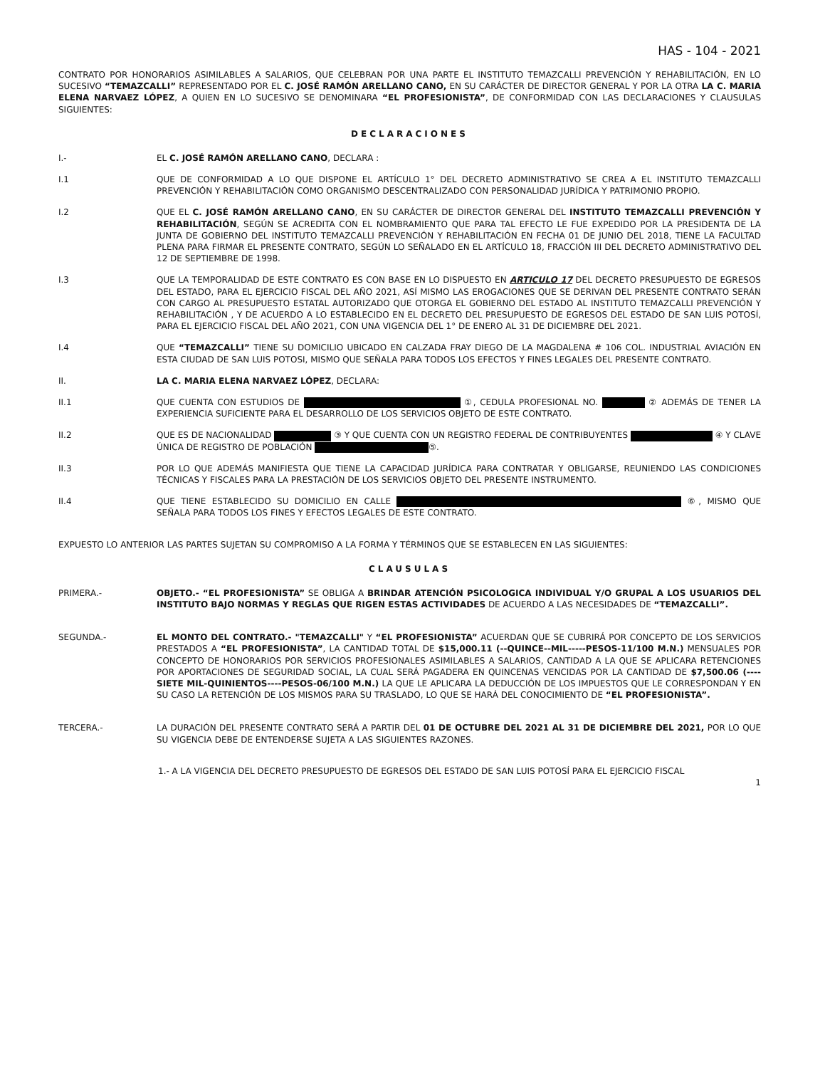HAS - 104 - 2021
CONTRATO POR HONORARIOS ASIMILABLES A SALARIOS, QUE CELEBRAN POR UNA PARTE EL INSTITUTO TEMAZCALLI PREVENCIÓN Y REHABILITACIÓN, EN LO SUCESIVO “TEMAZCALLI” REPRESENTADO POR EL C. JOSÉ RAMÓN ARELLANO CANO, EN SU CARÁCTER DE DIRECTOR GENERAL Y POR LA OTRA LA C. MARIA ELENA NARVAEZ LÓPEZ, A QUIEN EN LO SUCESIVO SE DENOMINARA “EL PROFESIONISTA”, DE CONFORMIDAD CON LAS DECLARACIONES Y CLAUSULAS SIGUIENTES:
DECLARACIONES
I.- EL C. JOSÉ RAMÓN ARELLANO CANO, DECLARA :
I.1 QUE DE CONFORMIDAD A LO QUE DISPONE EL ARTÍCULO 1° DEL DECRETO ADMINISTRATIVO SE CREA A EL INSTITUTO TEMAZCALLI PREVENCIÓN Y REHABILITACIÓN COMO ORGANISMO DESCENTRALIZADO CON PERSONALIDAD JURÍDICA Y PATRIMONIO PROPIO.
I.2 QUE EL C. JOSÉ RAMÓN ARELLANO CANO, EN SU CARÁCTER DE DIRECTOR GENERAL DEL INSTITUTO TEMAZCALLI PREVENCIÓN Y REHABILITACIÓN, SEGÚN SE ACREDITA CON EL NOMBRAMIENTO QUE PARA TAL EFECTO LE FUE EXPEDIDO POR LA PRESIDENTA DE LA JUNTA DE GOBIERNO DEL INSTITUTO TEMAZCALLI PREVENCIÓN Y REHABILITACIÓN EN FECHA 01 DE JUNIO DEL 2018, TIENE LA FACULTAD PLENA PARA FIRMAR EL PRESENTE CONTRATO, SEGÚN LO SEÑALADO EN EL ARTÍCULO 18, FRACCIÓN III DEL DECRETO ADMINISTRATIVO DEL 12 DE SEPTIEMBRE DE 1998.
I.3 QUE LA TEMPORALIDAD DE ESTE CONTRATO ES CON BASE EN LO DISPUESTO EN ARTICULO 17 DEL DECRETO PRESUPUESTO DE EGRESOS DEL ESTADO, PARA EL EJERCICIO FISCAL DEL AÑO 2021, ASÍ MISMO LAS EROGACIONES QUE SE DERIVAN DEL PRESENTE CONTRATO SERÁN CON CARGO AL PRESUPUESTO ESTATAL AUTORIZADO QUE OTORGA EL GOBIERNO DEL ESTADO AL INSTITUTO TEMAZCALLI PREVENCIÓN Y REHABILITACIÓN , Y DE ACUERDO A LO ESTABLECIDO EN EL DECRETO DEL PRESUPUESTO DE EGRESOS DEL ESTADO DE SAN LUIS POTOSÍ, PARA EL EJERCICIO FISCAL DEL AÑO 2021, CON UNA VIGENCIA DEL 1° DE ENERO AL 31 DE DICIEMBRE DEL 2021.
I.4 QUE “TEMAZCALLI” TIENE SU DOMICILIO UBICADO EN CALZADA FRAY DIEGO DE LA MAGDALENA # 106 COL. INDUSTRIAL AVIACIÓN EN ESTA CIUDAD DE SAN LUIS POTOSI, MISMO QUE SEÑALA PARA TODOS LOS EFECTOS Y FINES LEGALES DEL PRESENTE CONTRATO.
II. LA C. MARIA ELENA NARVAEZ LÓPEZ, DECLARA:
II.1 QUE CUENTA CON ESTUDIOS DE ①, CEDULA PROFESIONAL NO. ② ADEMÁS DE TENER LA EXPERIENCIA SUFICIENTE PARA EL DESARROLLO DE LOS SERVICIOS OBJETO DE ESTE CONTRATO.
II.2 QUE ES DE NACIONALIDAD ③ Y QUE CUENTA CON UN REGISTRO FEDERAL DE CONTRIBUYENTES ④ Y CLAVE ÚNICA DE REGISTRO DE POBLACIÓN ⑤.
II.3 POR LO QUE ADEMÁS MANIFIESTA QUE TIENE LA CAPACIDAD JURÍDICA PARA CONTRATAR Y OBLIGARSE, REUNIENDO LAS CONDICIONES TÉCNICAS Y FISCALES PARA LA PRESTACIÓN DE LOS SERVICIOS OBJETO DEL PRESENTE INSTRUMENTO.
II.4 QUE TIENE ESTABLECIDO SU DOMICILIO EN CALLE ⑥, MISMO QUE SEÑALA PARA TODOS LOS FINES Y EFECTOS LEGALES DE ESTE CONTRATO.
EXPUESTO LO ANTERIOR LAS PARTES SUJETAN SU COMPROMISO A LA FORMA Y TÉRMINOS QUE SE ESTABLECEN EN LAS SIGUIENTES:
CLAUSULAS
PRIMERA.- OBJETO.- “EL PROFESIONISTA” SE OBLIGA A BRINDAR ATENCIÓN PSICOLOGICA INDIVIDUAL Y/O GRUPAL A LOS USUARIOS DEL INSTITUTO BAJO NORMAS Y REGLAS QUE RIGEN ESTAS ACTIVIDADES DE ACUERDO A LAS NECESIDADES DE “TEMAZCALLI”.
SEGUNDA.- EL MONTO DEL CONTRATO.- "TEMAZCALLI" Y “EL PROFESIONISTA” ACUERDAN QUE SE CUBRIRÁ POR CONCEPTO DE LOS SERVICIOS PRESTADOS A “EL PROFESIONISTA”, LA CANTIDAD TOTAL DE $15,000.11 (--QUINCE--MIL-----PESOS-11/100 M.N.) MENSUALES POR CONCEPTO DE HONORARIOS POR SERVICIOS PROFESIONALES ASIMILABLES A SALARIOS, CANTIDAD A LA QUE SE APLICARA RETENCIONES POR APORTACIONES DE SEGURIDAD SOCIAL, LA CUAL SERÁ PAGADERA EN QUINCENAS VENCIDAS POR LA CANTIDAD DE $7,500.06 (----SIETE MIL-QUINIENTOS----PESOS-06/100 M.N.) LA QUE LE APLICARA LA DEDUCCIÓN DE LOS IMPUESTOS QUE LE CORRESPONDAN Y EN SU CASO LA RETENCIÓN DE LOS MISMOS PARA SU TRASLADO, LO QUE SE HARÁ DEL CONOCIMIENTO DE “EL PROFESIONISTA”.
TERCERA.- LA DURACIÓN DEL PRESENTE CONTRATO SERÁ A PARTIR DEL 01 DE OCTUBRE DEL 2021 AL 31 DE DICIEMBRE DEL 2021, POR LO QUE SU VIGENCIA DEBE DE ENTENDERSE SUJETA A LAS SIGUIENTES RAZONES.
1.- A LA VIGENCIA DEL DECRETO PRESUPUESTO DE EGRESOS DEL ESTADO DE SAN LUIS POTOSÍ PARA EL EJERCICIO FISCAL
1